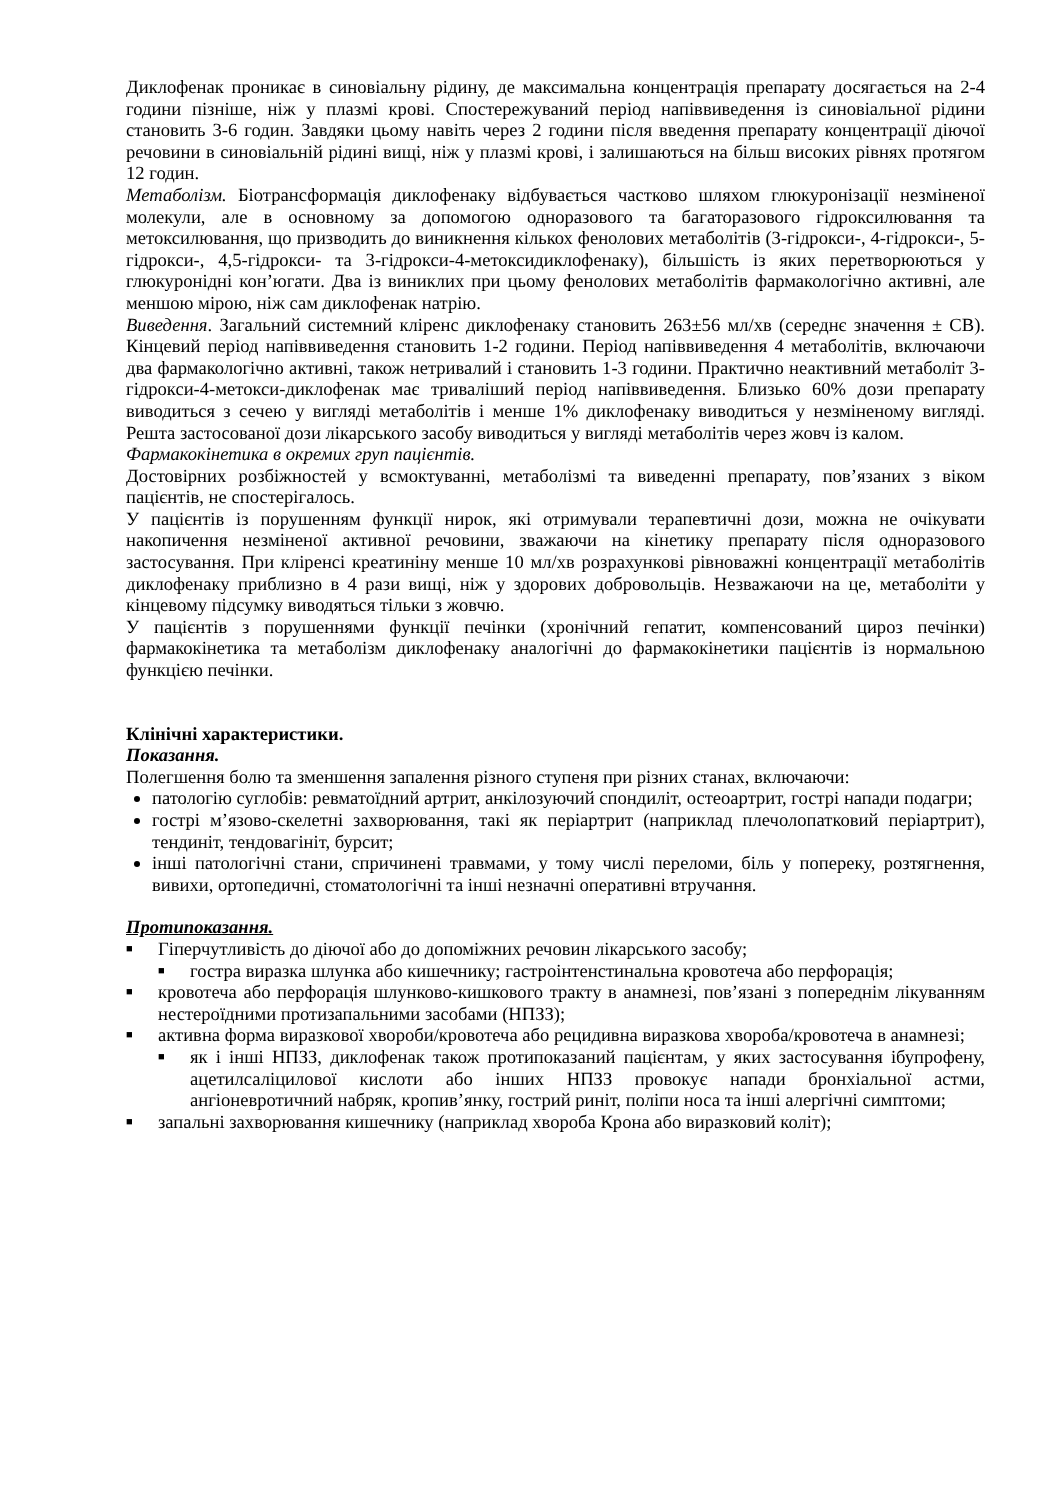Диклофенак проникає в синовіальну рідину, де максимальна концентрація препарату досягається на 2-4 години пізніше, ніж у плазмі крові. Спостережуваний період напіввиведення із синовіальної рідини становить 3-6 годин. Завдяки цьому навіть через 2 години після введення препарату концентрації діючої речовини в синовіальній рідині вищі, ніж у плазмі крові, і залишаються на більш високих рівнях протягом 12 годин.
Метаболізм. Біотрансформація диклофенаку відбувається частково шляхом глюкуронізації незміненої молекули, але в основному за допомогою одноразового та багаторазового гідроксилювання та метоксилювання, що призводить до виникнення кількох фенолових метаболітів (3-гідрокси-, 4-гідрокси-, 5-гідрокси-, 4,5-гідрокси- та 3-гідрокси-4-метоксидиклофенаку), більшість із яких перетворюються у глюкуронідні кон’югати. Два із виниклих при цьому фенолових метаболітів фармакологічно активні, але меншою мірою, ніж сам диклофенак натрію.
Виведення. Загальний системний кліренс диклофенаку становить 263±56 мл/хв (середнє значення ± СВ). Кінцевий період напіввиведення становить 1-2 години. Період напіввиведення 4 метаболітів, включаючи два фармакологічно активні, також нетривалий і становить 1-3 години. Практично неактивний метаболіт 3-гідрокси-4-метокси-диклофенак має триваліший період напіввиведення. Близько 60% дози препарату виводиться з сечею у вигляді метаболітів і менше 1% диклофенаку виводиться у незміненому вигляді. Решта застосованої дози лікарського засобу виводиться у вигляді метаболітів через жовч із калом.
Фармакокінетика в окремих груп пацієнтів.
Достовірних розбіжностей у всмоктуванні, метаболізмі та виведенні препарату, пов’язаних з віком пацієнтів, не спостерігалось.
У пацієнтів із порушенням функції нирок, які отримували терапевтичні дози, можна не очікувати накопичення незміненої активної речовини, зважаючи на кінетику препарату після одноразового застосування. При кліренсі креатиніну менше 10 мл/хв розрахункові рівноважні концентрації метаболітів диклофенаку приблизно в 4 рази вищі, ніж у здорових добровольців. Незважаючи на це, метаболіти у кінцевому підсумку виводяться тільки з жовчю.
У пацієнтів з порушеннями функції печінки (хронічний гепатит, компенсований цироз печінки) фармакокінетика та метаболізм диклофенаку аналогічні до фармакокінетики пацієнтів із нормальною функцією печінки.
Клінічні характеристики.
Показання.
Полегшення болю та зменшення запалення різного ступеня при різних станах, включаючи:
патологію суглобів: ревматоїдний артрит, анкілозуючий спондиліт, остеоартрит, гострі напади подагри;
гострі м’язово-скелетні захворювання, такі як періартрит (наприклад плечолопатковий періартрит), тендиніт, тендовагініт, бурсит;
інші патологічні стани, спричинені травмами, у тому числі переломи, біль у попереку, розтягнення, вивихи, ортопедичні, стоматологічні та інші незначні оперативні втручання.
Протипоказання.
■ Гіперчутливість до діючої або до допоміжних речовин лікарського засобу;
■ гостра виразка шлунка або кишечнику; гастроінтенстинальна кровотеча або перфорація;
■ кровотеча або перфорація шлунково-кишкового тракту в анамнезі, пов’язані з попереднім лікуванням нестероїдними протизапальними засобами (НПЗЗ);
■ активна форма виразкової хвороби/кровотеча або рецидивна виразкова хвороба/кровотеча в анамнезі;
■ як і інші НПЗЗ, диклофенак також протипоказаний пацієнтам, у яких застосування ібупрофену, ацетилсаліцилової кислоти або інших НПЗЗ провокує напади бронхіальної астми, ангіоневротичний набряк, кропив’янку, гострий риніт, поліпи носа та інші алергічні симптоми;
■ запальні захворювання кишечнику (наприклад хвороба Крона або виразковий коліт);